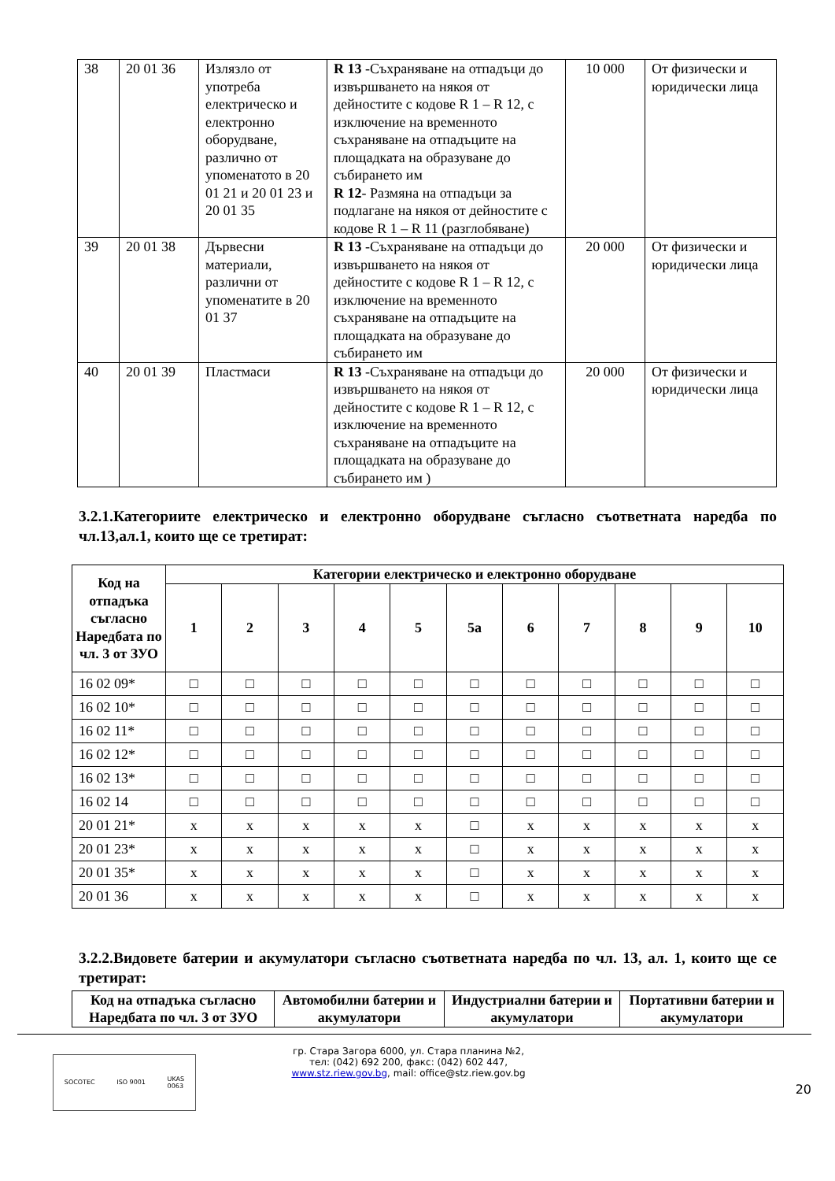| 38 | 20 01 36 | Излязло от употреба електрическо и електронно оборудване, различно от упоменатото в 20 01 21 и 20 01 23 и 20 01 35 | R 13 -Съхраняване на отпадъци до извършването на някоя от дейностите с кодове R 1 – R 12, с изключение на временното съхраняване на отпадъците на площадката на образуване до събирането им R 12 - Размяна на отпадъци за подлагане на някоя от дейностите с кодове R 1 – R 11 (разглобяване) | 10 000 | От физически и юридически лица |
| 39 | 20 01 38 | Дървесни материали, различни от упоменатите в 20 01 37 | R 13 -Съхраняване на отпадъци до извършването на някоя от дейностите с кодове R 1 – R 12, с изключение на временното съхраняване на отпадъците на площадката на образуване до събирането им | 20 000 | От физически и юридически лица |
| 40 | 20 01 39 | Пластмаси | R 13 -Съхраняване на отпадъци до извършването на някоя от дейностите с кодове R 1 – R 12, с изключение на временното съхраняване на отпадъците на площадката на образуване до събирането им ) | 20 000 | От физически и юридически лица |
3.2.1.Категориите електрическо и електронно оборудване съгласно съответната наредба по чл.13,ал.1, които ще се третират:
| Код на отпадъка съгласно Наредбата по чл. 3 от ЗУО | Категории електрическо и електронно оборудване | | | | | | | | | | |
| --- | --- | --- | --- | --- | --- | --- | --- | --- | --- | --- | --- |
| | 1 | 2 | 3 | 4 | 5 | 5а | 6 | 7 | 8 | 9 | 10 |
| 16 02 09* | □ | □ | □ | □ | □ | □ | □ | □ | □ | □ | □ |
| 16 02 10* | □ | □ | □ | □ | □ | □ | □ | □ | □ | □ | □ |
| 16 02 11* | □ | □ | □ | □ | □ | □ | □ | □ | □ | □ | □ |
| 16 02 12* | □ | □ | □ | □ | □ | □ | □ | □ | □ | □ | □ |
| 16 02 13* | □ | □ | □ | □ | □ | □ | □ | □ | □ | □ | □ |
| 16 02 14 | □ | □ | □ | □ | □ | □ | □ | □ | □ | □ | □ |
| 20 01 21* | x | x | x | x | x | □ | x | x | x | x | x |
| 20 01 23* | x | x | x | x | x | □ | x | x | x | x | x |
| 20 01 35* | x | x | x | x | x | □ | x | x | x | x | x |
| 20 01 36 | x | x | x | x | x | □ | x | x | x | x | x |
3.2.2.Видовете батерии и акумулатори съгласно съответната наредба по чл. 13, ал. 1, които ще се третират:
| Код на отпадъка съгласно Наредбата по чл. 3 от ЗУО | Автомобилни батерии и акумулатори | Индустриални батерии и акумулатори | Портативни батерии и акумулатори |
| --- | --- | --- | --- |
SOCOTEC ISO 9001 UKAS
0063
гр. Стара Загора 6000, ул. Стара планина №2,
тел: (042) 692 200, факс: (042) 602 447,
www.stz.riew.gov.bg, mail: office@stz.riew.gov.bg
20